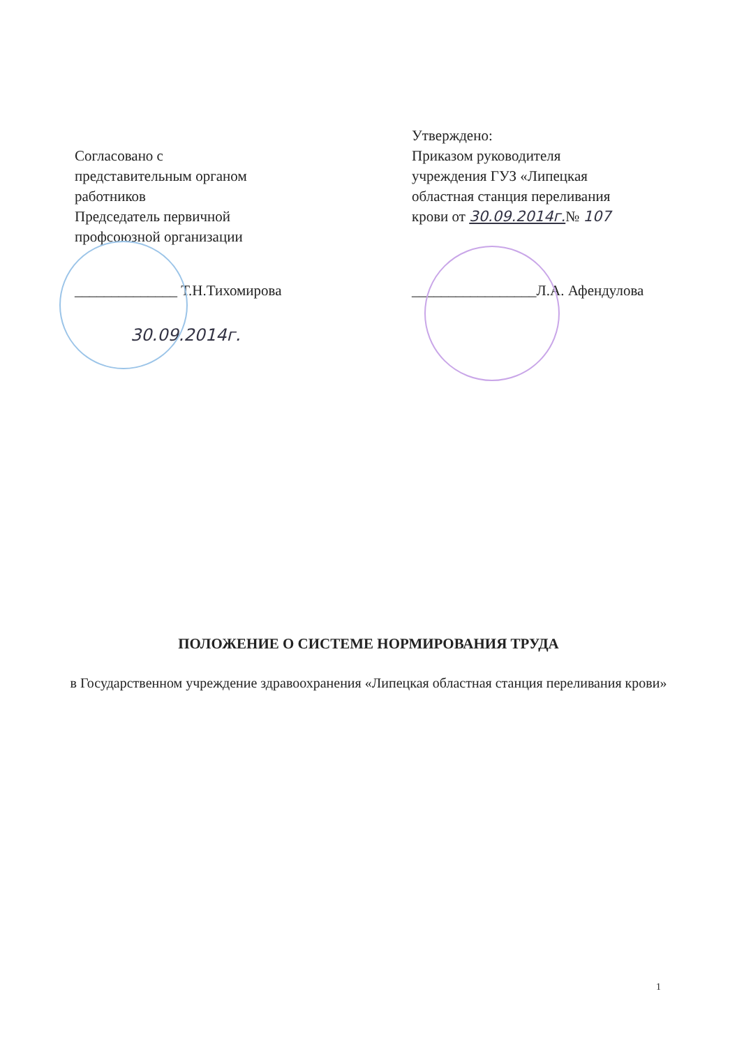Согласовано с
представительным органом
работников
Председатель первичной
профсоюзной организации
______________ Т.Н.Тихомирова
30.09.2014г.
Утверждено:
Приказом руководителя
учреждения ГУЗ «Липецкая
областная станция переливания
крови от 30.09.2014г.№ 107
_________________Л.А. Афендулова
ПОЛОЖЕНИЕ О СИСТЕМЕ НОРМИРОВАНИЯ ТРУДА
в Государственном учреждение здравоохранения «Липецкая областная станция переливания крови»
1